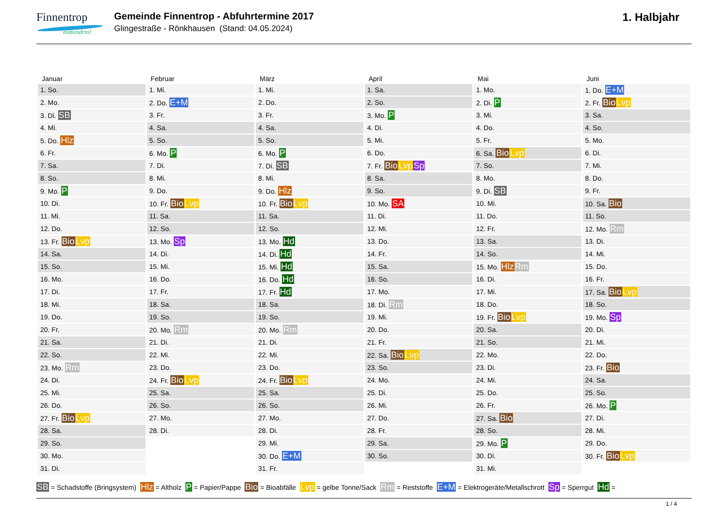Finnentrop
mittendrin!
Gemeinde Finnentrop - Abfuhrtermine 2017
Glingestraße - Rönkhausen (Stand: 04.05.2024)
1. Halbjahr
| Januar | Februar | März | April | Mai | Juni |
| --- | --- | --- | --- | --- | --- |
| 1. So. | 1. Mi. | 1. Mi. | 1. Sa. | 1. Mo. | 1. Do. E+M |
| 2. Mo. | 2. Do. E+M | 2. Do. | 2. So. | 2. Di. P | 2. Fr. Bio Lvp |
| 3. Di. SB | 3. Fr. | 3. Fr. | 3. Mo. P | 3. Mi. | 3. Sa. |
| 4. Mi. | 4. Sa. | 4. Sa. | 4. Di. | 4. Do. | 4. So. |
| 5. Do. Hlz | 5. So. | 5. So. | 5. Mi. | 5. Fr. | 5. Mo. |
| 6. Fr. | 6. Mo. P | 6. Mo. P | 6. Do. | 6. Sa. Bio Lvp | 6. Di. |
| 7. Sa. | 7. Di. | 7. Di. SB | 7. Fr. Bio Lvp Sp | 7. So. | 7. Mi. |
| 8. So. | 8. Mi. | 8. Mi. | 8. Sa. | 8. Mo. | 8. Do. |
| 9. Mo. P | 9. Do. | 9. Do. Hlz | 9. So. | 9. Di. SB | 9. Fr. |
| 10. Di. | 10. Fr. Bio Lvp | 10. Fr. Bio Lvp | 10. Mo. SA | 10. Mi. | 10. Sa. Bio |
| 11. Mi. | 11. Sa. | 11. Sa. | 11. Di. | 11. Do. | 11. So. |
| 12. Do. | 12. So. | 12. So. | 12. Mi. | 12. Fr. | 12. Mo. Rm |
| 13. Fr. Bio Lvp | 13. Mo. Sp | 13. Mo. Hd | 13. Do. | 13. Sa. | 13. Di. |
| 14. Sa. | 14. Di. | 14. Di. Hd | 14. Fr. | 14. So. | 14. Mi. |
| 15. So. | 15. Mi. | 15. Mi. Hd | 15. Sa. | 15. Mo. Hlz Rm | 15. Do. |
| 16. Mo. | 16. Do. | 16. Do. Hd | 16. So. | 16. Di. | 16. Fr. |
| 17. Di. | 17. Fr. | 17. Fr. Hd | 17. Mo. | 17. Mi. | 17. Sa. Bio Lvp |
| 18. Mi. | 18. Sa. | 18. Sa. | 18. Di. Rm | 18. Do. | 18. So. |
| 19. Do. | 19. So. | 19. So. | 19. Mi. | 19. Fr. Bio Lvp | 19. Mo. Sp |
| 20. Fr. | 20. Mo. Rm | 20. Mo. Rm | 20. Do. | 20. Sa. | 20. Di. |
| 21. Sa. | 21. Di. | 21. Di. | 21. Fr. | 21. So. | 21. Mi. |
| 22. So. | 22. Mi. | 22. Mi. | 22. Sa. Bio Lvp | 22. Mo. | 22. Do. |
| 23. Mo. Rm | 23. Do. | 23. Do. | 23. So. | 23. Di. | 23. Fr. Bio |
| 24. Di. | 24. Fr. Bio Lvp | 24. Fr. Bio Lvp | 24. Mo. | 24. Mi. | 24. Sa. |
| 25. Mi. | 25. Sa. | 25. Sa. | 25. Di. | 25. Do. | 25. So. |
| 26. Do. | 26. So. | 26. So. | 26. Mi. | 26. Fr. | 26. Mo. P |
| 27. Fr. Bio Lvp | 27. Mo. | 27. Mo. | 27. Do. | 27. Sa. Bio | 27. Di. |
| 28. Sa. | 28. Di. | 28. Di. | 28. Fr. | 28. So. | 28. Mi. |
| 29. So. | | 29. Mi. | 29. Sa. | 29. Mo. P | 29. Do. |
| 30. Mo. | | 30. Do. E+M | 30. So. | 30. Di. | 30. Fr. Bio Lvp |
| 31. Di. | | 31. Fr. | | 31. Mi. | |
SB = Schadstoffe (Bringsystem) Hlz = Altholz P = Papier/Pappe Bio = Bioabfälle Lvp = gelbe Tonne/Sack Rm = Reststoffe E+M = Elektrogeräte/Metallschrott Sp = Sperrgut Hd =
1 / 4